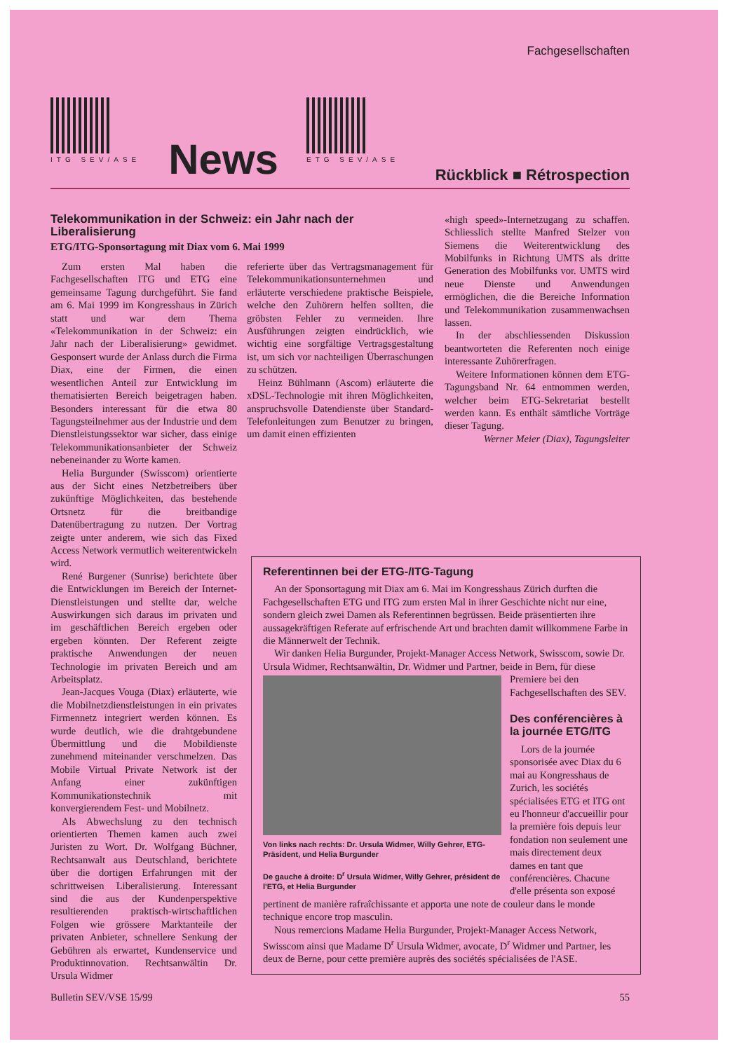Fachgesellschaften
ITG SEV/ASE
News
ETG SEV/ASE
Rückblick ■ Rétrospection
Telekommunikation in der Schweiz: ein Jahr nach der Liberalisierung
ETG/ITG-Sponsortagung mit Diax vom 6. Mai 1999
Zum ersten Mal haben die Fachgesellschaften ITG und ETG eine gemeinsame Tagung durchgeführt. Sie fand am 6. Mai 1999 im Kongresshaus in Zürich statt und war dem Thema «Telekommunikation in der Schweiz: ein Jahr nach der Liberalisierung» gewidmet. Gesponsert wurde der Anlass durch die Firma Diax, eine der Firmen, die einen wesentlichen Anteil zur Entwicklung im thematisierten Bereich beigetragen haben. Besonders interessant für die etwa 80 Tagungsteilnehmer aus der Industrie und dem Dienstleistungssektor war sicher, dass einige Telekommunikationsanbieter der Schweiz nebeneinander zu Worte kamen.
Helia Burgunder (Swisscom) orientierte aus der Sicht eines Netzbetreibers über zukünftige Möglichkeiten, das bestehende Ortsnetz für die breitbandige Datenübertragung zu nutzen. Der Vortrag zeigte unter anderem, wie sich das Fixed Access Network vermutlich weiterentwickeln wird.
René Burgener (Sunrise) berichtete über die Entwicklungen im Bereich der Internet-Dienstleistungen und stellte dar, welche Auswirkungen sich daraus im privaten und im geschäftlichen Bereich ergeben oder ergeben könnten. Der Referent zeigte praktische Anwendungen der neuen Technologie im privaten Bereich und am Arbeitsplatz.
Jean-Jacques Vouga (Diax) erläuterte, wie die Mobilnetzdienstleistungen in ein privates Firmennetz integriert werden können. Es wurde deutlich, wie die drahtgebundene Übermittlung und die Mobildienste zunehmend miteinander verschmelzen. Das Mobile Virtual Private Network ist der Anfang einer zukünftigen Kommunikationstechnik mit konvergierendem Fest- und Mobilnetz.
Als Abwechslung zu den technisch orientierten Themen kamen auch zwei Juristen zu Wort. Dr. Wolfgang Büchner, Rechtsanwalt aus Deutschland, berichtete über die dortigen Erfahrungen mit der schrittweisen Liberalisierung. Interessant sind die aus der Kundenperspektive resultierenden praktisch-wirtschaftlichen Folgen wie grössere Marktanteile der privaten Anbieter, schnellere Senkung der Gebühren als erwartet, Kundenservice und Produktinnovation. Rechtsanwältin Dr. Ursula Widmer
referierte über das Vertragsmanagement für Telekommunikationsunternehmen und erläuterte verschiedene praktische Beispiele, welche den Zuhörern helfen sollten, die gröbsten Fehler zu vermeiden. Ihre Ausführungen zeigten eindrücklich, wie wichtig eine sorgfältige Vertragsgestaltung ist, um sich vor nachteiligen Überraschungen zu schützen.
Heinz Bühlmann (Ascom) erläuterte die xDSL-Technologie mit ihren Möglichkeiten, anspruchsvolle Datendienste über Standard-Telefonleitungen zum Benutzer zu bringen, um damit einen effizienten
«high speed»-Internetzugang zu schaffen. Schliesslich stellte Manfred Stelzer von Siemens die Weiterentwicklung des Mobilfunks in Richtung UMTS als dritte Generation des Mobilfunks vor. UMTS wird neue Dienste und Anwendungen ermöglichen, die die Bereiche Information und Telekommunikation zusammenwachsen lassen.
In der abschliessenden Diskussion beantworteten die Referenten noch einige interessante Zuhörerfragen.
Weitere Informationen können dem ETG-Tagungsband Nr. 64 entnommen werden, welcher beim ETG-Sekretariat bestellt werden kann. Es enthält sämtliche Vorträge dieser Tagung.
Werner Meier (Diax), Tagungsleiter
Referentinnen bei der ETG-/ITG-Tagung
An der Sponsortagung mit Diax am 6. Mai im Kongresshaus Zürich durften die Fachgesellschaften ETG und ITG zum ersten Mal in ihrer Geschichte nicht nur eine, sondern gleich zwei Damen als Referentinnen begrüssen. Beide präsentierten ihre aussagekräftigen Referate auf erfrischende Art und brachten damit willkommene Farbe in die Männerwelt der Technik.
Wir danken Helia Burgunder, Projekt-Manager Access Network, Swisscom, sowie Dr. Ursula Widmer, Rechtsanwältin, Dr. Widmer und Partner, beide in Bern, für diese
Von links nach rechts: Dr. Ursula Widmer, Willy Gehrer, ETG-Präsident, und Helia Burgunder
De gauche à droite: D<sup>r</sup> Ursula Widmer, Willy Gehrer, président de l'ETG, et Helia Burgunder
Premiere bei den Fachgesellschaften des SEV.
Des conférencières à la journée ETG/ITG
Lors de la journée sponsorisée avec Diax du 6 mai au Kongresshaus de Zurich, les sociétés spécialisées ETG et ITG ont eu l'honneur d'accueillir pour la première fois depuis leur fondation non seulement une mais directement deux dames en tant que conférencières. Chacune d'elle présenta son exposé pertinent de manière rafraîchissante et apporta une note de couleur dans le monde technique encore trop masculin.
Nous remercions Madame Helia Burgunder, Projekt-Manager Access Network, Swisscom ainsi que Madame D<sup>r</sup> Ursula Widmer, avocate, D<sup>r</sup> Widmer und Partner, les deux de Berne, pour cette première auprès des sociétés spécialisées de l'ASE.
Bulletin SEV/VSE 15/99 55